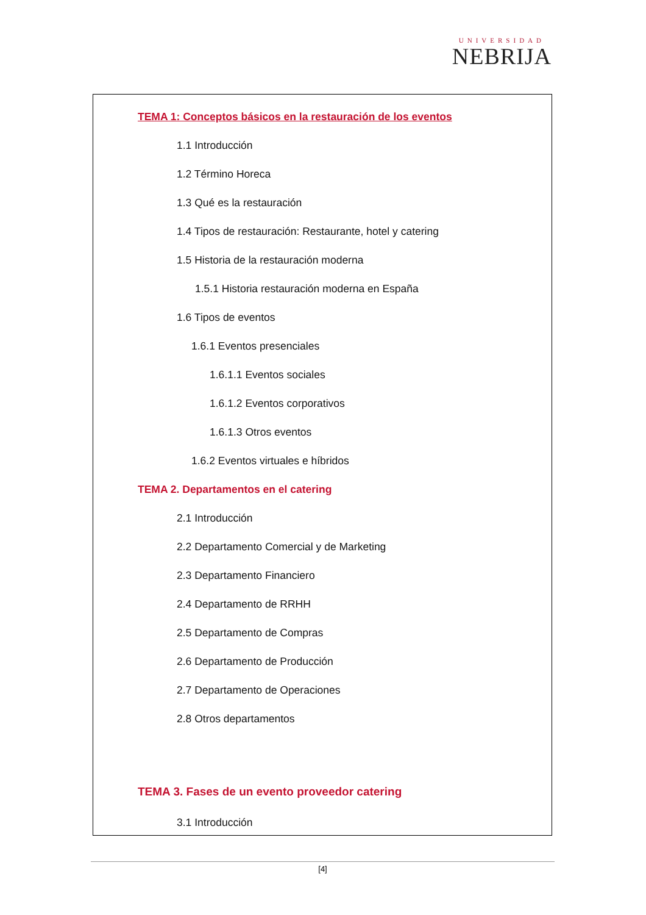UNIVERSIDAD
NEBRIJA
TEMA 1: Conceptos básicos en la restauración de los eventos
1.1 Introducción
1.2 Término Horeca
1.3 Qué es la restauración
1.4 Tipos de restauración: Restaurante, hotel y catering
1.5 Historia de la restauración moderna
1.5.1 Historia restauración moderna en España
1.6 Tipos de eventos
1.6.1 Eventos presenciales
1.6.1.1 Eventos sociales
1.6.1.2 Eventos corporativos
1.6.1.3 Otros eventos
1.6.2 Eventos virtuales e híbridos
TEMA 2. Departamentos en el catering
2.1 Introducción
2.2 Departamento Comercial y de Marketing
2.3 Departamento Financiero
2.4 Departamento de RRHH
2.5 Departamento de Compras
2.6 Departamento de Producción
2.7 Departamento de Operaciones
2.8 Otros departamentos
TEMA 3. Fases de un evento proveedor catering
3.1 Introducción
[4]